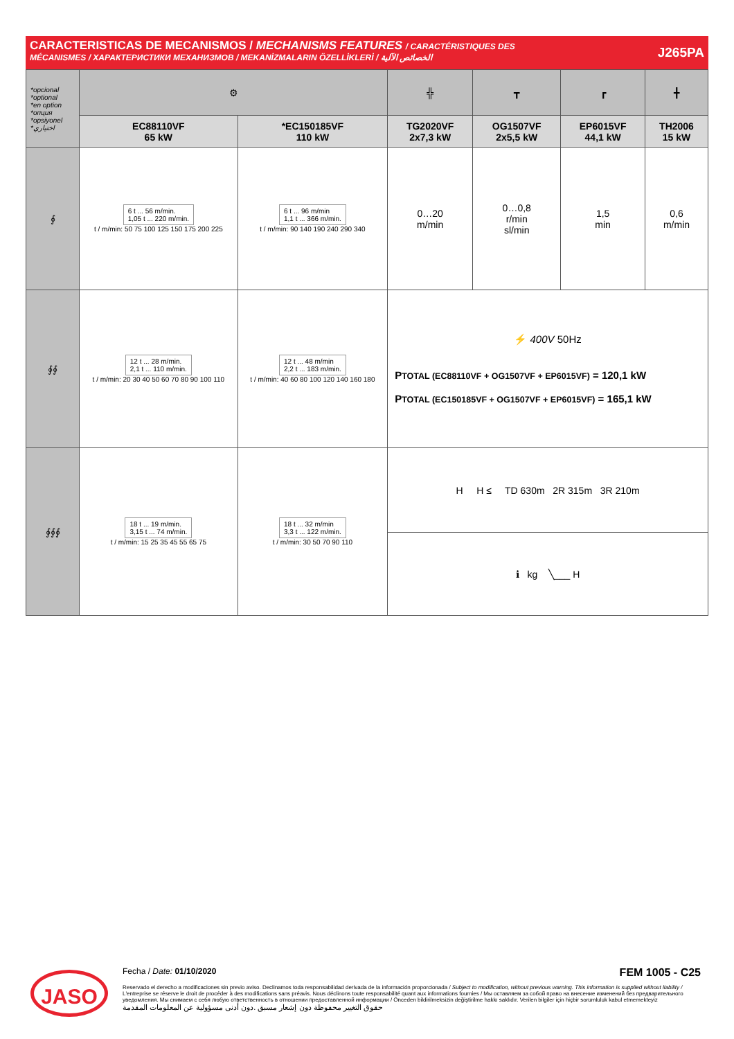CARACTERISTICAS DE MECANISMOS / MECHANISMS FEATURES / CARACTÉRISTIQUES DES
MÉCANISMES / ХАРАКТЕРИСТИКИ МЕХАНИЗМОВ / MEKANİZMALARIN ÖZELLİKLERİ / الخصائص الآلية
J265PA
| *opcional *optional *en option *опция *opsiyonel *اختياري | ⚙ | | ╬ | ┳ | ┏ | ╋ |
| | EC88110VF 65 kW | *EC150185VF 110 kW | TG2020VF 2x7,3 kW | OG1507VF 2x5,5 kW | EP6015VF 44,1 kW | TH2006 15 kW |
| ∮ | 6 t ... 56 m/min. 1,05 t ... 220 m/min. t / m/min: 50 75 100 125 150 175 200 225 | 6 t ... 96 m/min 1,1 t ... 366 m/min. t / m/min: 90 140 190 240 290 340 | 0…20 m/min | 0…0,8 r/min sl/min | 1,5 min | 0,6 m/min |
| ∮∮ | 12 t ... 28 m/min. 2,1 t ... 110 m/min. t / m/min: 20 30 40 50 60 70 80 90 100 110 | 12 t ... 48 m/min 2,2 t ... 183 m/min. t / m/min: 40 60 80 100 120 140 160 180 | ⚡ 400V 50Hz P TOTAL (EC88110VF + OG1507VF + EP6015VF) = 120,1 kW P TOTAL (EC150185VF + OG1507VF + EP6015VF) = 165,1 kW | | | |
| ∮∮∮ | 18 t ... 19 m/min. 3,15 t ... 74 m/min. t / m/min: 15 25 35 45 55 65 75 | 18 t ... 32 m/min 3,3 t ... 122 m/min. t / m/min: 30 50 70 90 110 | H H ≤ TD 630m 2R 315m 3R 210m | | | |
| | | | ℹ kg ╲___ H | | | |
JASO
Fecha / Date: 01/10/2020 FEM 1005 - C25
Reservado el derecho a modificaciones sin previo aviso. Declinamos toda responsabilidad derivada de la información proporcionada / Subject to modification, without previous warning. This information is supplied without liability / L'entreprise se réserve le droit de procéder à des modifications sans préavis. Nous déclinons toute responsabilité quant aux informations fournies / Мы оставляем за собой право на внесение изменений без предварительного уведомления. Мы снимаем с себя любую ответственность в отношении предоставленной информации / Önceden bildirilmeksizin değiştirilme hakkı saklıdır. Verilen bilgiler için hiçbir sorumluluk kabul etmemekteyiz
حقوق التغيير محفوظة دون إشعار مسبق .دون أدنى مسؤولية عن المعلومات المقدمة